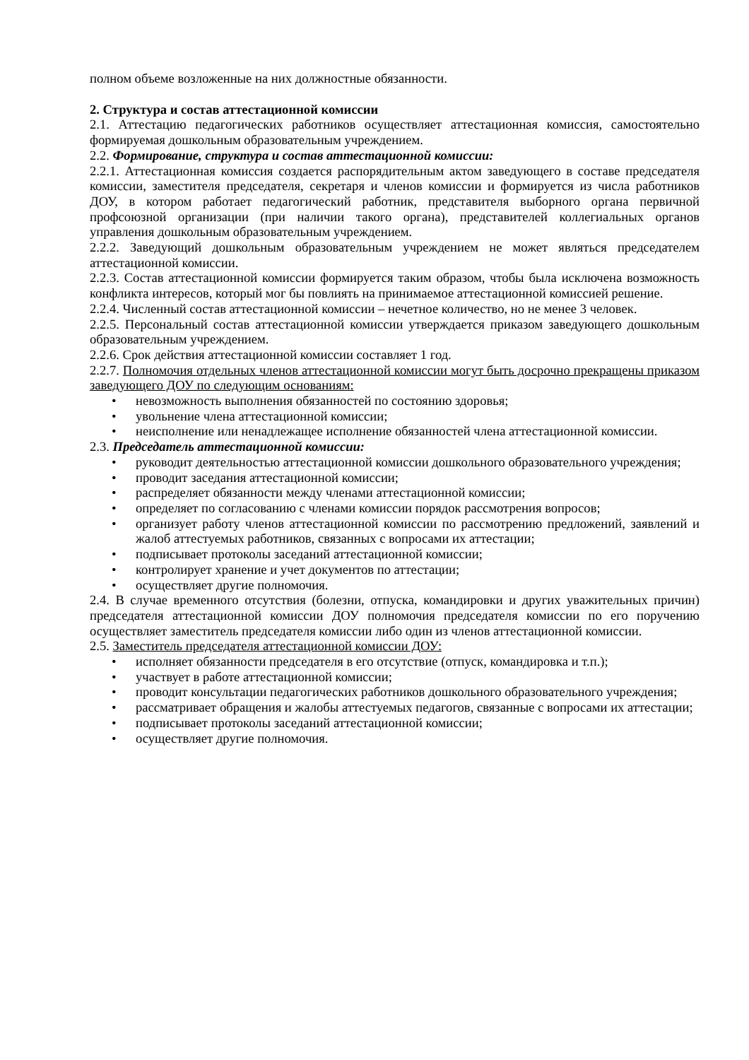полном объеме возложенные на них должностные обязанности.
2. Структура и состав аттестационной комиссии
2.1. Аттестацию педагогических работников осуществляет аттестационная комиссия, самостоятельно формируемая дошкольным образовательным учреждением.
2.2. Формирование, структура и состав аттестационной комиссии:
2.2.1. Аттестационная комиссия создается распорядительным актом заведующего в составе председателя комиссии, заместителя председателя, секретаря и членов комиссии и формируется из числа работников ДОУ, в котором работает педагогический работник, представителя выборного органа первичной профсоюзной организации (при наличии такого органа), представителей коллегиальных органов управления дошкольным образовательным учреждением.
2.2.2. Заведующий дошкольным образовательным учреждением не может являться председателем аттестационной комиссии.
2.2.3. Состав аттестационной комиссии формируется таким образом, чтобы была исключена возможность конфликта интересов, который мог бы повлиять на принимаемое аттестационной комиссией решение.
2.2.4. Численный состав аттестационной комиссии – нечетное количество, но не менее 3 человек.
2.2.5. Персональный состав аттестационной комиссии утверждается приказом заведующего дошкольным образовательным учреждением.
2.2.6. Срок действия аттестационной комиссии составляет 1 год.
2.2.7. Полномочия отдельных членов аттестационной комиссии могут быть досрочно прекращены приказом заведующего ДОУ по следующим основаниям:
• невозможность выполнения обязанностей по состоянию здоровья;
• увольнение члена аттестационной комиссии;
• неисполнение или ненадлежащее исполнение обязанностей члена аттестационной комиссии.
2.3. Председатель аттестационной комиссии:
• руководит деятельностью аттестационной комиссии дошкольного образовательного учреждения;
• проводит заседания аттестационной комиссии;
• распределяет обязанности между членами аттестационной комиссии;
• определяет по согласованию с членами комиссии порядок рассмотрения вопросов;
• организует работу членов аттестационной комиссии по рассмотрению предложений, заявлений и жалоб аттестуемых работников, связанных с вопросами их аттестации;
• подписывает протоколы заседаний аттестационной комиссии;
• контролирует хранение и учет документов по аттестации;
• осуществляет другие полномочия.
2.4. В случае временного отсутствия (болезни, отпуска, командировки и других уважительных причин) председателя аттестационной комиссии ДОУ полномочия председателя комиссии по его поручению осуществляет заместитель председателя комиссии либо один из членов аттестационной комиссии.
2.5. Заместитель председателя аттестационной комиссии ДОУ:
• исполняет обязанности председателя в его отсутствие (отпуск, командировка и т.п.);
• участвует в работе аттестационной комиссии;
• проводит консультации педагогических работников дошкольного образовательного учреждения;
• рассматривает обращения и жалобы аттестуемых педагогов, связанные с вопросами их аттестации;
• подписывает протоколы заседаний аттестационной комиссии;
• осуществляет другие полномочия.